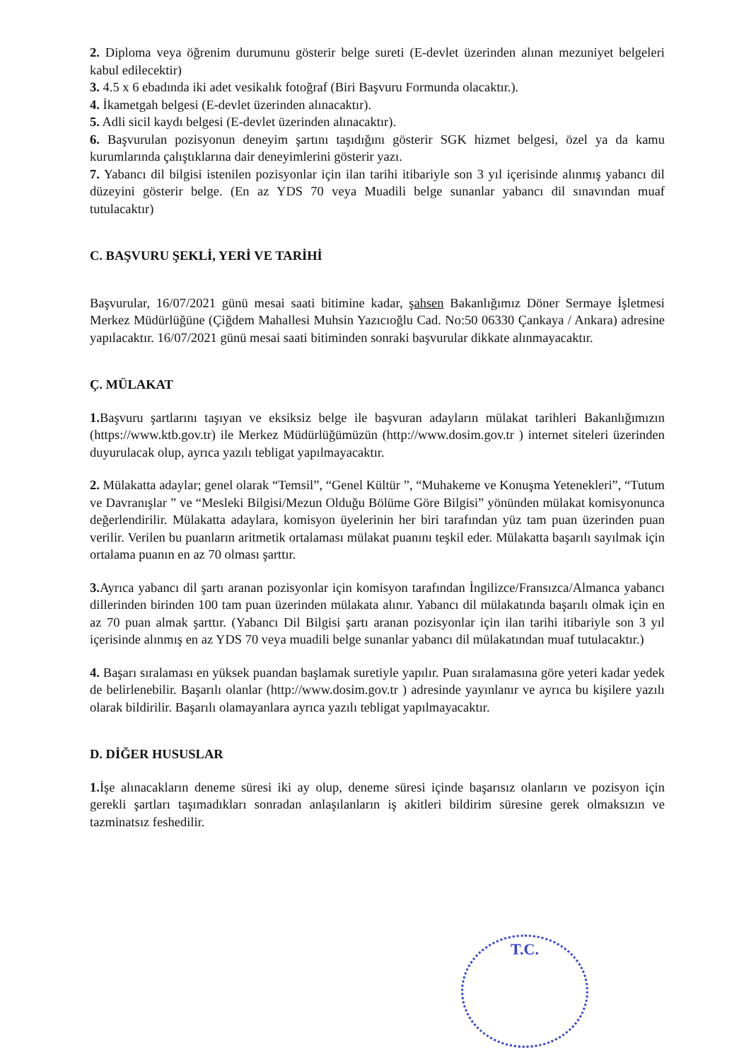2. Diploma veya öğrenim durumunu gösterir belge sureti (E-devlet üzerinden alınan mezuniyet belgeleri kabul edilecektir)
3. 4.5 x 6 ebadında iki adet vesikalık fotoğraf (Biri Başvuru Formunda olacaktır.).
4. İkametgah belgesi (E-devlet üzerinden alınacaktır).
5. Adli sicil kaydı belgesi (E-devlet üzerinden alınacaktır).
6. Başvurulan pozisyonun deneyim şartını taşıdığını gösterir SGK hizmet belgesi, özel ya da kamu kurumlarında çalıştıklarına dair deneyimlerini gösterir yazı.
7. Yabancı dil bilgisi istenilen pozisyonlar için ilan tarihi itibariyle son 3 yıl içerisinde alınmış yabancı dil düzeyini gösterir belge. (En az YDS 70 veya Muadili belge sunanlar yabancı dil sınavından muaf tutulacaktır)
C. BAŞVURU ŞEKLİ, YERİ VE TARİHİ
Başvurular, 16/07/2021 günü mesai saati bitimine kadar, şahsen Bakanlığımız Döner Sermaye İşletmesi Merkez Müdürlüğüne (Çiğdem Mahallesi Muhsin Yazıcıoğlu Cad. No:50 06330 Çankaya / Ankara) adresine yapılacaktır. 16/07/2021 günü mesai saati bitiminden sonraki başvurular dikkate alınmayacaktır.
Ç. MÜLAKAT
1. Başvuru şartlarını taşıyan ve eksiksiz belge ile başvuran adayların mülakat tarihleri Bakanlığımızın (https://www.ktb.gov.tr) ile Merkez Müdürlüğümüzün (http://www.dosim.gov.tr ) internet siteleri üzerinden duyurulacak olup, ayrıca yazılı tebligat yapılmayacaktır.
2. Mülakatta adaylar; genel olarak “Temsil”, “Genel Kültür ”, “Muhakeme ve Konuşma Yetenekleri”, “Tutum ve Davranışlar ” ve “Mesleki Bilgisi/Mezun Olduğu Bölüme Göre Bilgisi” yönünden mülakat komisyonunca değerlendirilir. Mülakatta adaylara, komisyon üyelerinin her biri tarafından yüz tam puan üzerinden puan verilir. Verilen bu puanların aritmetik ortalaması mülakat puanını teşkil eder. Mülakatta başarılı sayılmak için ortalama puanın en az 70 olması şarttır.
3. Ayrıca yabancı dil şartı aranan pozisyonlar için komisyon tarafından İngilizce/Fransızca/Almanca yabancı dillerinden birinden 100 tam puan üzerinden mülakata alınır. Yabancı dil mülakatında başarılı olmak için en az 70 puan almak şarttır. (Yabancı Dil Bilgisi şartı aranan pozisyonlar için ilan tarihi itibariyle son 3 yıl içerisinde alınmış en az YDS 70 veya muadili belge sunanlar yabancı dil mülakatından muaf tutulacaktır.)
4. Başarı sıralaması en yüksek puandan başlamak suretiyle yapılır. Puan sıralamasına göre yeteri kadar yedek de belirlenebilir. Başarılı olanlar (http://www.dosim.gov.tr ) adresinde yayınlanır ve ayrıca bu kişilere yazılı olarak bildirilir. Başarılı olamayanlara ayrıca yazılı tebligat yapılmayacaktır.
D. DİĞER HUSUSLAR
1. İşe alınacakların deneme süresi iki ay olup, deneme süresi içinde başarısız olanların ve pozisyon için gerekli şartları taşımadıkları sonradan anlaşılanların iş akitleri bildirim süresine gerek olmaksızın ve tazminatsız feshedilir.
T.C.